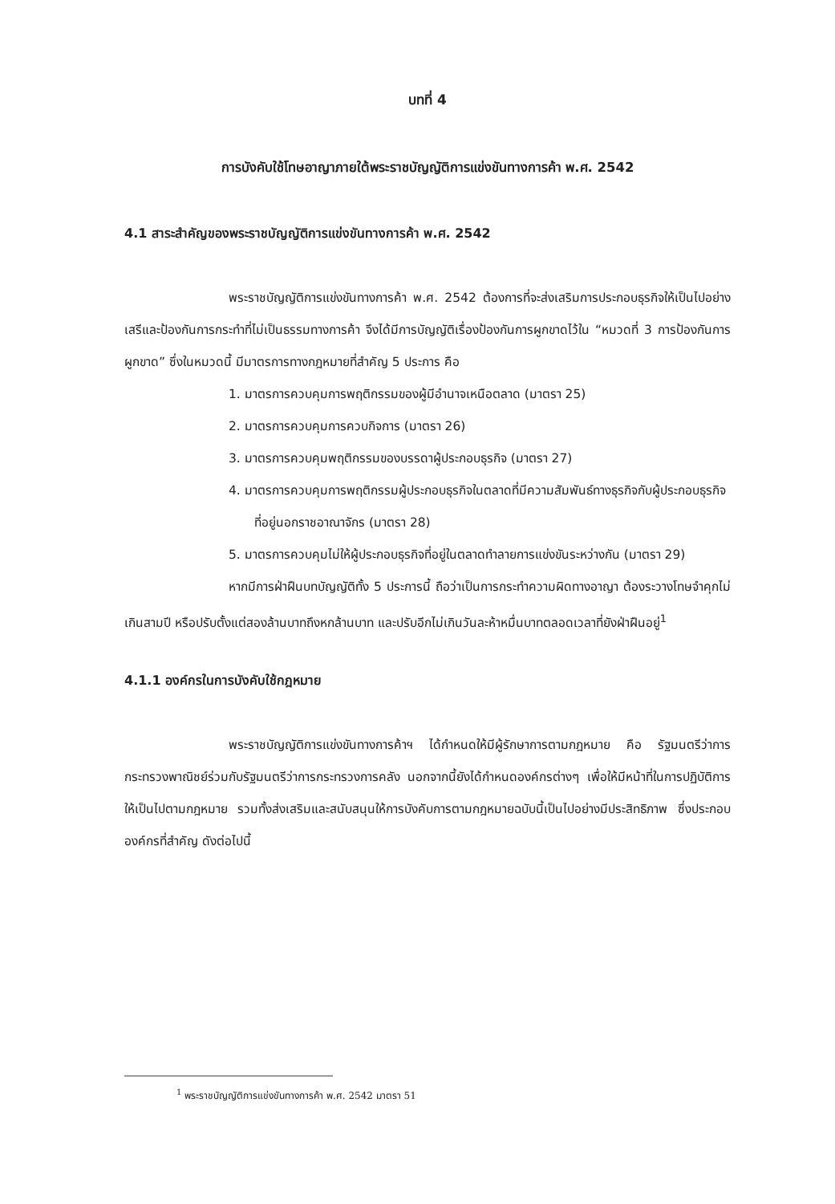บทที่ 4
การบังคับใช้โทษอาญาภายใต้พระราชบัญญัติการแข่งขันทางการค้า พ.ศ. 2542
4.1 สาระสำคัญของพระราชบัญญัติการแข่งขันทางการค้า พ.ศ. 2542
พระราชบัญญัติการแข่งขันทางการค้า พ.ศ. 2542 ต้องการที่จะส่งเสริมการประกอบธุรกิจให้เป็นไปอย่างเสรีและป้องกันการกระทำที่ไม่เป็นธรรมทางการค้า จึงได้มีการบัญญัติเรื่องป้องกันการผูกขาดไว้ใน “หมวดที่ 3 การป้องกันการผูกขาด” ซึ่งในหมวดนี้ มีมาตรการทางกฎหมายที่สำคัญ 5 ประการ คือ
1. มาตรการควบคุมการพฤติกรรมของผู้มีอำนาจเหนือตลาด (มาตรา 25)
2. มาตรการควบคุมการควบกิจการ (มาตรา 26)
3. มาตรการควบคุมพฤติกรรมของบรรดาผู้ประกอบธุรกิจ (มาตรา 27)
4. มาตรการควบคุมการพฤติกรรมผู้ประกอบธุรกิจในตลาดที่มีความสัมพันธ์ทางธุรกิจกับผู้ประกอบธุรกิจที่อยู่นอกราชอาณาจักร (มาตรา 28)
5. มาตรการควบคุมไม่ให้ผู้ประกอบธุรกิจที่อยู่ในตลาดทำลายการแข่งขันระหว่างกัน (มาตรา 29)
หากมีการฝ่าฝืนบทบัญญัติทั้ง 5 ประการนี้ ถือว่าเป็นการกระทำความผิดทางอาญา ต้องระวางโทษจำคุกไม่เกินสามปี หรือปรับตั้งแต่สองล้านบาทถึงหกล้านบาท และปรับอีกไม่เกินวันละห้าหมื่นบาทตลอดเวลาที่ยังฝ่าฝืนอยู่<sup>1</sup>
4.1.1 องค์กรในการบังคับใช้กฎหมาย
พระราชบัญญัติการแข่งขันทางการค้าฯ ได้กำหนดให้มีผู้รักษาการตามกฎหมาย คือ รัฐมนตรีว่าการกระทรวงพาณิชย์ร่วมกับรัฐมนตรีว่าการกระทรวงการคลัง นอกจากนี้ยังได้กำหนดองค์กรต่างๆ เพื่อให้มีหน้าที่ในการปฏิบัติการให้เป็นไปตามกฎหมาย รวมทั้งส่งเสริมและสนับสนุนให้การบังคับการตามกฎหมายฉบับนี้เป็นไปอย่างมีประสิทธิภาพ ซึ่งประกอบองค์กรที่สำคัญ ดังต่อไปนี้
<sup>1</sup> พระราชบัญญัติการแข่งขันทางการค้า พ.ศ. 2542 มาตรา 51